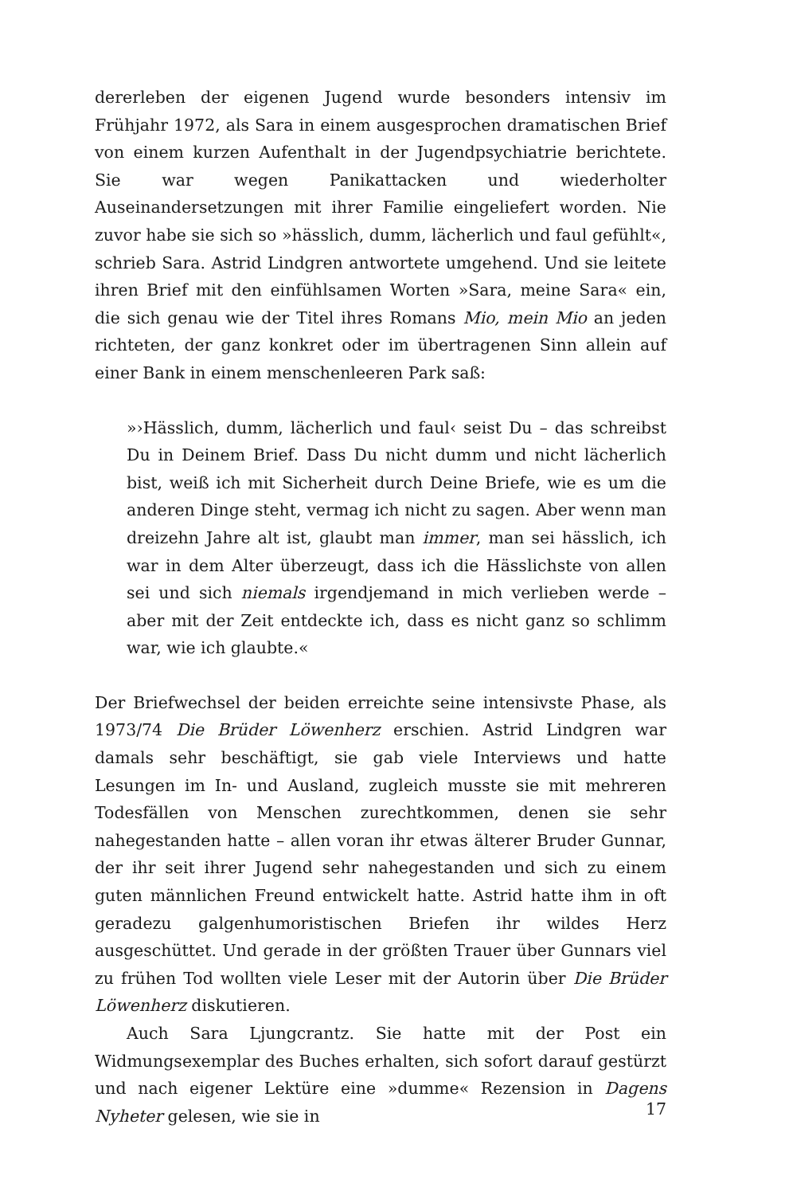dererleben der eigenen Jugend wurde besonders intensiv im Frühjahr 1972, als Sara in einem ausgesprochen dramatischen Brief von einem kurzen Aufenthalt in der Jugendpsychiatrie berichtete. Sie war wegen Panikattacken und wiederholter Auseinandersetzungen mit ihrer Familie eingeliefert worden. Nie zuvor habe sie sich so »hässlich, dumm, lächerlich und faul gefühlt«, schrieb Sara. Astrid Lindgren antwortete umgehend. Und sie leitete ihren Brief mit den einfühlsamen Worten »Sara, meine Sara« ein, die sich genau wie der Titel ihres Romans Mio, mein Mio an jeden richteten, der ganz konkret oder im übertragenen Sinn allein auf einer Bank in einem menschenleeren Park saß:
»›Hässlich, dumm, lächerlich und faul‹ seist Du – das schreibst Du in Deinem Brief. Dass Du nicht dumm und nicht lächerlich bist, weiß ich mit Sicherheit durch Deine Briefe, wie es um die anderen Dinge steht, vermag ich nicht zu sagen. Aber wenn man dreizehn Jahre alt ist, glaubt man immer, man sei hässlich, ich war in dem Alter überzeugt, dass ich die Hässlichste von allen sei und sich niemals irgendjemand in mich verlieben werde – aber mit der Zeit entdeckte ich, dass es nicht ganz so schlimm war, wie ich glaubte.«
Der Briefwechsel der beiden erreichte seine intensivste Phase, als 1973/74 Die Brüder Löwenherz erschien. Astrid Lindgren war damals sehr beschäftigt, sie gab viele Interviews und hatte Lesungen im In- und Ausland, zugleich musste sie mit mehreren Todesfällen von Menschen zurechtkommen, denen sie sehr nahegestanden hatte – allen voran ihr etwas älterer Bruder Gunnar, der ihr seit ihrer Jugend sehr nahegestanden und sich zu einem guten männlichen Freund entwickelt hatte. Astrid hatte ihm in oft geradezu galgenhumoristischen Briefen ihr wildes Herz ausgeschüttet. Und gerade in der größten Trauer über Gunnars viel zu frühen Tod wollten viele Leser mit der Autorin über Die Brüder Löwenherz diskutieren.
Auch Sara Ljungcrantz. Sie hatte mit der Post ein Widmungsexemplar des Buches erhalten, sich sofort darauf gestürzt und nach eigener Lektüre eine »dumme« Rezension in Dagens Nyheter gelesen, wie sie in
17